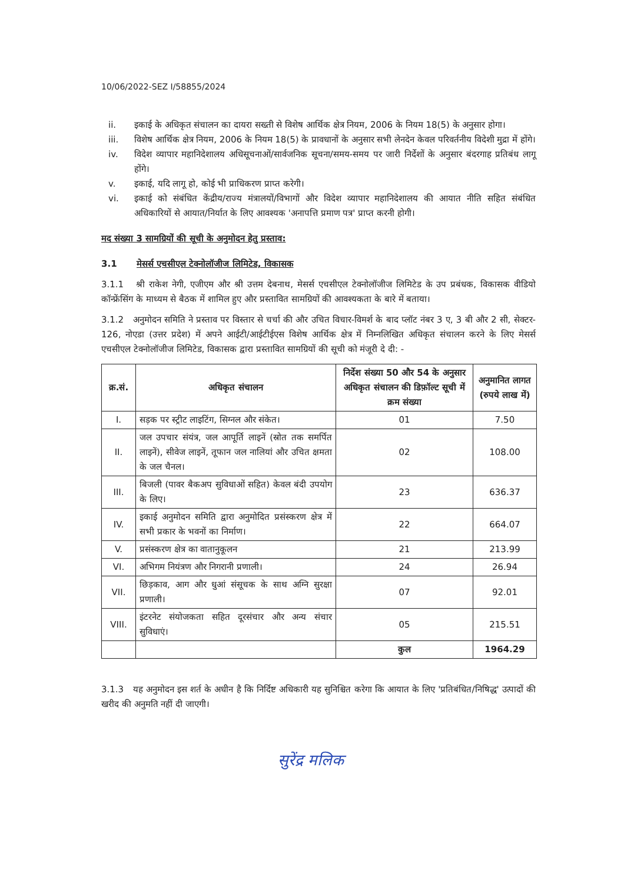10/06/2022-SEZ I/58855/2024
ii. इकाई के अधिकृत संचालन का दायरा सख्ती से विशेष आर्थिक क्षेत्र नियम, 2006 के नियम 18(5) के अनुसार होगा।
iii. विशेष आर्थिक क्षेत्र नियम, 2006 के नियम 18(5) के प्रावधानों के अनुसार सभी लेनदेन केवल परिवर्तनीय विदेशी मुद्रा में होंगे।
iv. विदेश व्यापार महानिदेशालय अधिसूचनाओं/सार्वजनिक सूचना/समय-समय पर जारी निर्देशों के अनुसार बंदरगाह प्रतिबंध लागू होंगे।
v. इकाई, यदि लागू हो, कोई भी प्राधिकरण प्राप्त करेगी।
vi. इकाई को संबंधित केंद्रीय/राज्य मंत्रालयों/विभागों और विदेश व्यापार महानिदेशालय की आयात नीति सहित संबंधित अधिकारियों से आयात/निर्यात के लिए आवश्यक 'अनापत्ति प्रमाण पत्र' प्राप्त करनी होगी।
मद संख्या 3 सामग्रियों की सूची के अनुमोदन हेतु प्रस्ताव:
3.1 मेसर्स एचसीएल टेक्नोलॉजीज लिमिटेड, विकासक
3.1.1 श्री राकेश नेगी, एजीएम और श्री उत्तम देबनाथ, मेसर्स एचसीएल टेक्नोलॉजीज लिमिटेड के उप प्रबंधक, विकासक वीडियो कॉन्फ्रेंसिंग के माध्यम से बैठक में शामिल हुए और प्रस्तावित सामग्रियों की आवश्यकता के बारे में बताया।
3.1.2 अनुमोदन समिति ने प्रस्ताव पर विस्तार से चर्चा की और उचित विचार-विमर्श के बाद प्लॉट नंबर 3 ए, 3 बी और 2 सी, सेक्टर- 126, नोएडा (उत्तर प्रदेश) में अपने आईटी/आईटीईएस विशेष आर्थिक क्षेत्र में निम्नलिखित अधिकृत संचालन करने के लिए मेसर्स एचसीएल टेक्नोलॉजीज लिमिटेड, विकासक द्वारा प्रस्तावित सामग्रियों की सूची को मंजूरी दे दी: -
| क्र.सं. | अधिकृत संचालन | निर्देश संख्या 50 और 54 के अनुसार अधिकृत संचालन की डिफ़ॉल्ट सूची में क्रम संख्या | अनुमानित लागत (रुपये लाख में) |
| --- | --- | --- | --- |
| I. | सड़क पर स्ट्रीट लाइटिंग, सिग्नल और संकेत। | 01 | 7.50 |
| II. | जल उपचार संयंत्र, जल आपूर्ति लाइनें (स्रोत तक समर्पित लाइनें), सीवेज लाइनें, तूफान जल नालियां और उचित क्षमता के जल चैनल। | 02 | 108.00 |
| III. | बिजली (पावर बैकअप सुविधाओं सहित) केवल बंदी उपयोग के लिए। | 23 | 636.37 |
| IV. | इकाई अनुमोदन समिति द्वारा अनुमोदित प्रसंस्करण क्षेत्र में सभी प्रकार के भवनों का निर्माण। | 22 | 664.07 |
| V. | प्रसंस्करण क्षेत्र का वातानुकूलन | 21 | 213.99 |
| VI. | अभिगम नियंत्रण और निगरानी प्रणाली। | 24 | 26.94 |
| VII. | छिड़काव, आग और धुआं संसूचक के साथ अग्नि सुरक्षा प्रणाली। | 07 | 92.01 |
| VIII. | इंटरनेट संयोजकता सहित दूरसंचार और अन्य संचार सुविधाएं। | 05 | 215.51 |
| | | कुल | 1964.29 |
3.1.3 यह अनुमोदन इस शर्त के अधीन है कि निर्दिष्ट अधिकारी यह सुनिश्चित करेगा कि आयात के लिए 'प्रतिबंधित/निषिद्ध' उत्पादों की खरीद की अनुमति नहीं दी जाएगी।
सुरेंद्र मलिक